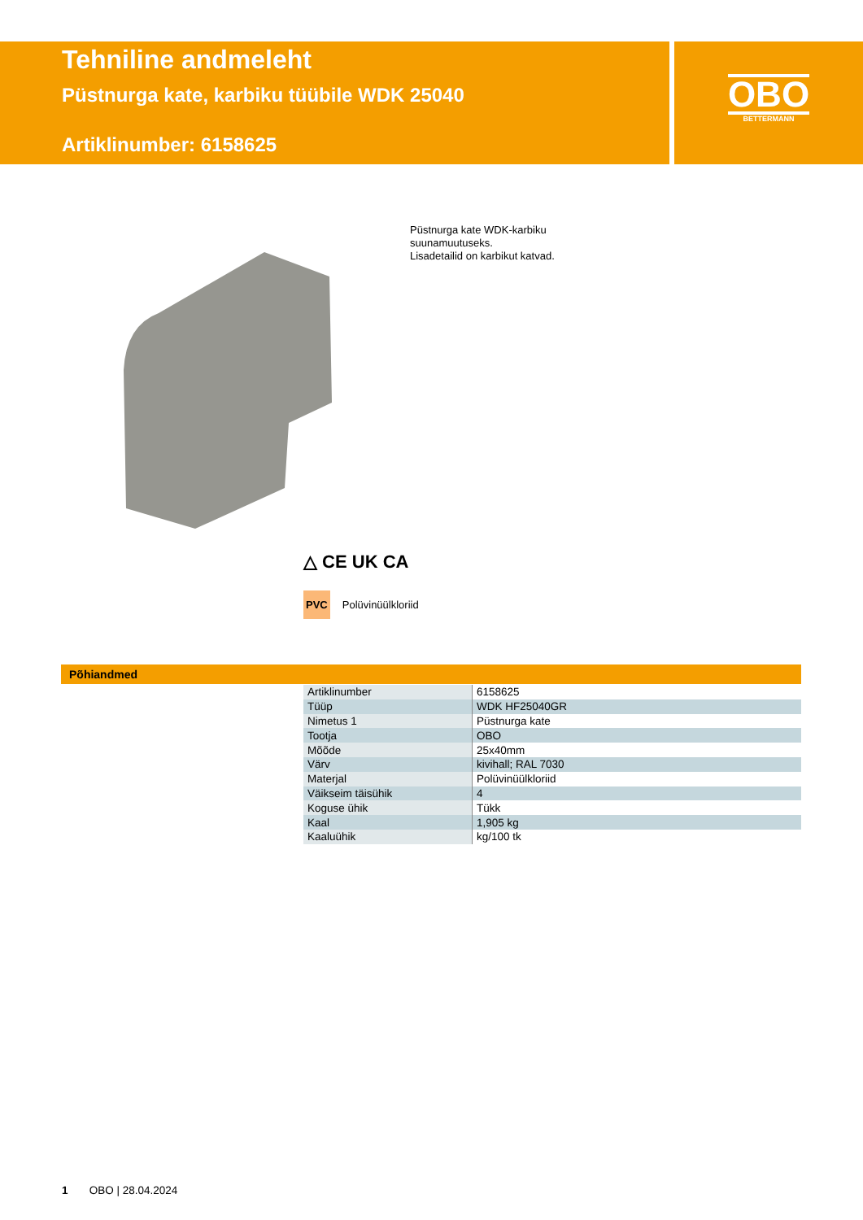Tehniline andmeleht
Püstnurga kate, karbiku tüübile WDK 25040
Artiklinumber: 6158625
OBO
BETTERMANN
Püstnurga kate WDK-karbiku
suunamuutuseks.
Lisadetailid on karbikut katvad.
△ CE UK CA
PVC Polüvinüülkloriid
Põhiandmed
| Artiklinumber | 6158625 |
| Tüüp | WDK HF25040GR |
| Nimetus 1 | Püstnurga kate |
| Tootja | OBO |
| Mõõde | 25x40mm |
| Värv | kivihall; RAL 7030 |
| Materjal | Polüvinüülkloriid |
| Väikseim täisühik | 4 |
| Koguse ühik | Tükk |
| Kaal | 1,905 kg |
| Kaaluühik | kg/100 tk |
1 OBO | 28.04.2024